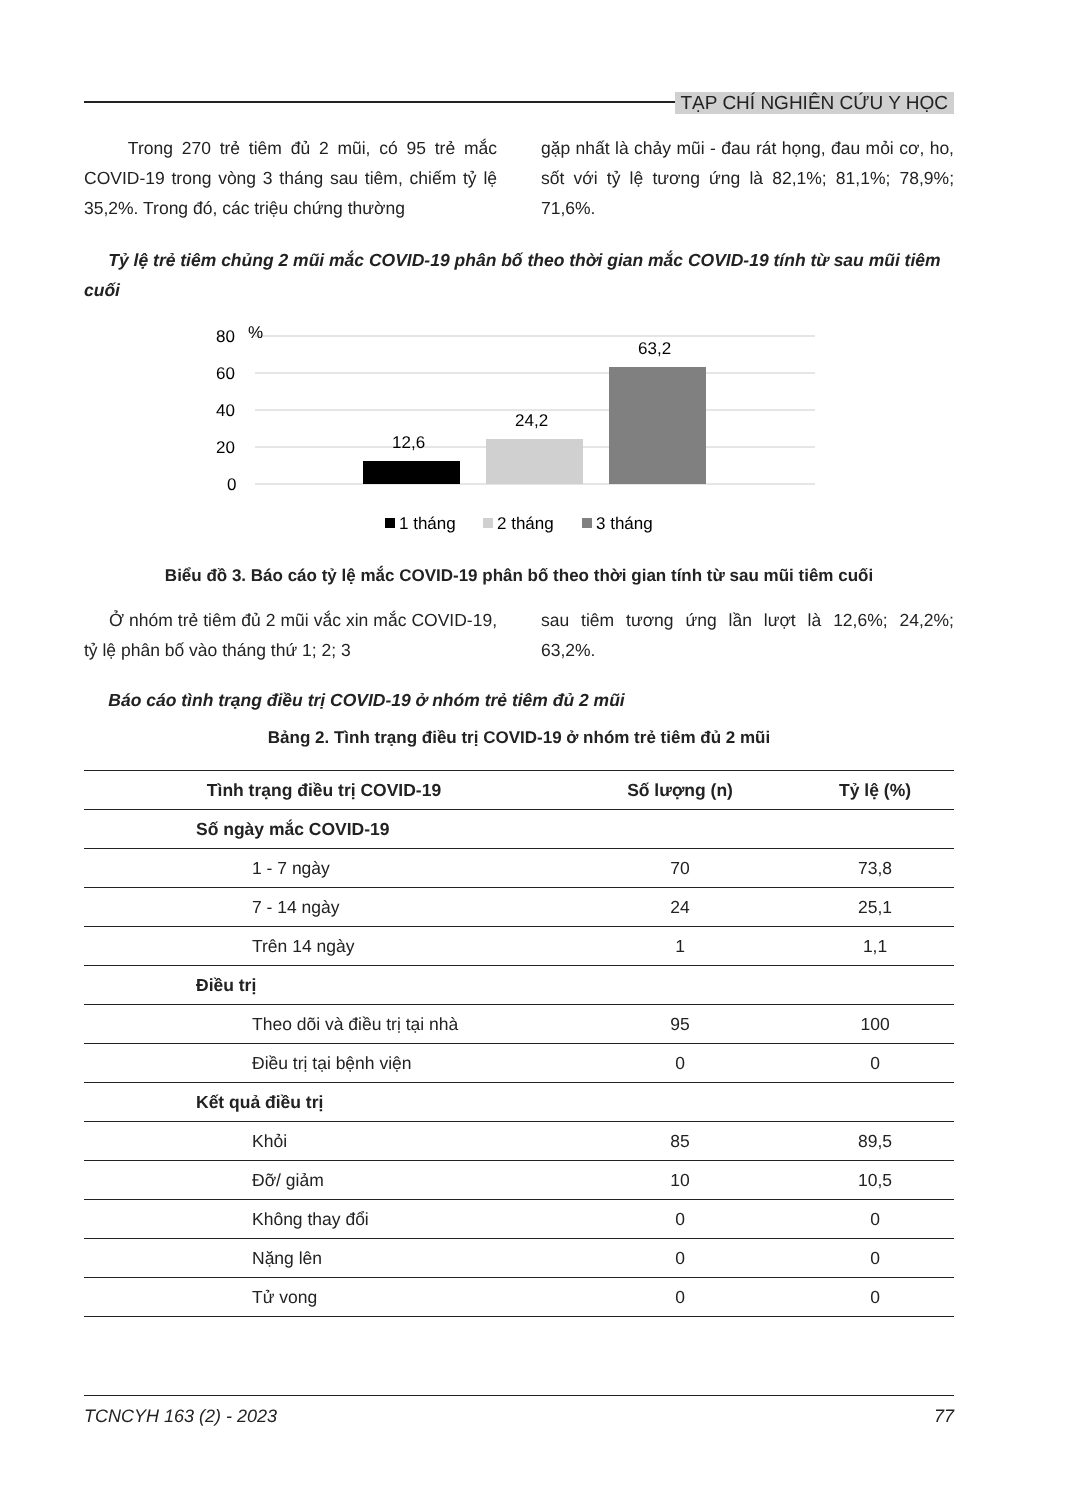TẠP CHÍ NGHIÊN CỨU Y HỌC
Trong 270 trẻ tiêm đủ 2 mũi, có 95 trẻ mắc COVID-19 trong vòng 3 tháng sau tiêm, chiếm tỷ lệ 35,2%. Trong đó, các triệu chứng thường
gặp nhất là chảy mũi - đau rát họng, đau mỏi cơ, ho, sốt với tỷ lệ tương ứng là 82,1%; 81,1%; 78,9%; 71,6%.
Tỷ lệ trẻ tiêm chủng 2 mũi mắc COVID-19 phân bố theo thời gian mắc COVID-19 tính từ sau mũi tiêm cuối
80
%
60
40
20
0
12,6
24,2
63,2
1 tháng
2 tháng
3 tháng
Biểu đồ 3. Báo cáo tỷ lệ mắc COVID-19 phân bố theo thời gian tính từ sau mũi tiêm cuối
Ở nhóm trẻ tiêm đủ 2 mũi vắc xin mắc COVID-19, tỷ lệ phân bố vào tháng thứ 1; 2; 3
sau tiêm tương ứng lần lượt là 12,6%; 24,2%; 63,2%.
Báo cáo tình trạng điều trị COVID-19 ở nhóm trẻ tiêm đủ 2 mũi
Bảng 2. Tình trạng điều trị COVID-19 ở nhóm trẻ tiêm đủ 2 mũi
| Tình trạng điều trị COVID-19 | Số lượng (n) | Tỷ lệ (%) |
| --- | --- | --- |
| Số ngày mắc COVID-19 | | |
| 1 - 7 ngày | 70 | 73,8 |
| 7 - 14 ngày | 24 | 25,1 |
| Trên 14 ngày | 1 | 1,1 |
| Điều trị | | |
| Theo dõi và điều trị tại nhà | 95 | 100 |
| Điều trị tại bệnh viện | 0 | 0 |
| Kết quả điều trị | | |
| Khỏi | 85 | 89,5 |
| Đỡ/ giảm | 10 | 10,5 |
| Không thay đổi | 0 | 0 |
| Nặng lên | 0 | 0 |
| Tử vong | 0 | 0 |
TCNCYH 163 (2) - 2023 77